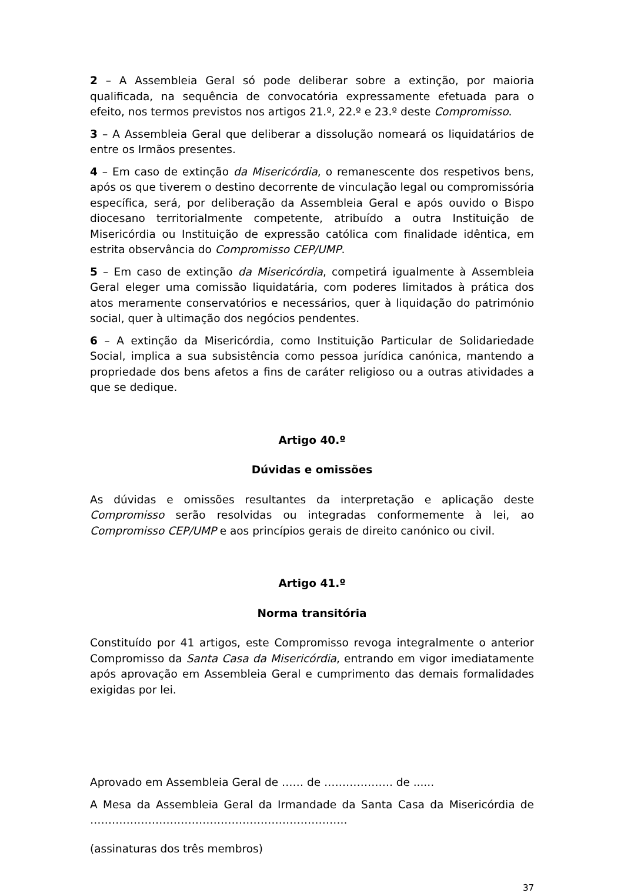2 – A Assembleia Geral só pode deliberar sobre a extinção, por maioria qualificada, na sequência de convocatória expressamente efetuada para o efeito, nos termos previstos nos artigos 21.º, 22.º e 23.º deste Compromisso.
3 – A Assembleia Geral que deliberar a dissolução nomeará os liquidatários de entre os Irmãos presentes.
4 – Em caso de extinção da Misericórdia, o remanescente dos respetivos bens, após os que tiverem o destino decorrente de vinculação legal ou compromissória específica, será, por deliberação da Assembleia Geral e após ouvido o Bispo diocesano territorialmente competente, atribuído a outra Instituição de Misericórdia ou Instituição de expressão católica com finalidade idêntica, em estrita observância do Compromisso CEP/UMP.
5 – Em caso de extinção da Misericórdia, competirá igualmente à Assembleia Geral eleger uma comissão liquidatária, com poderes limitados à prática dos atos meramente conservatórios e necessários, quer à liquidação do património social, quer à ultimação dos negócios pendentes.
6 – A extinção da Misericórdia, como Instituição Particular de Solidariedade Social, implica a sua subsistência como pessoa jurídica canónica, mantendo a propriedade dos bens afetos a fins de caráter religioso ou a outras atividades a que se dedique.
Artigo 40.º
Dúvidas e omissões
As dúvidas e omissões resultantes da interpretação e aplicação deste Compromisso serão resolvidas ou integradas conformemente à lei, ao Compromisso CEP/UMP e aos princípios gerais de direito canónico ou civil.
Artigo 41.º
Norma transitória
Constituído por 41 artigos, este Compromisso revoga integralmente o anterior Compromisso da Santa Casa da Misericórdia, entrando em vigor imediatamente após aprovação em Assembleia Geral e cumprimento das demais formalidades exigidas por lei.
Aprovado em Assembleia Geral de …… de ………………. de ......
A Mesa da Assembleia Geral da Irmandade da Santa Casa da Misericórdia de ……………………………………………………………..
(assinaturas dos três membros)
37